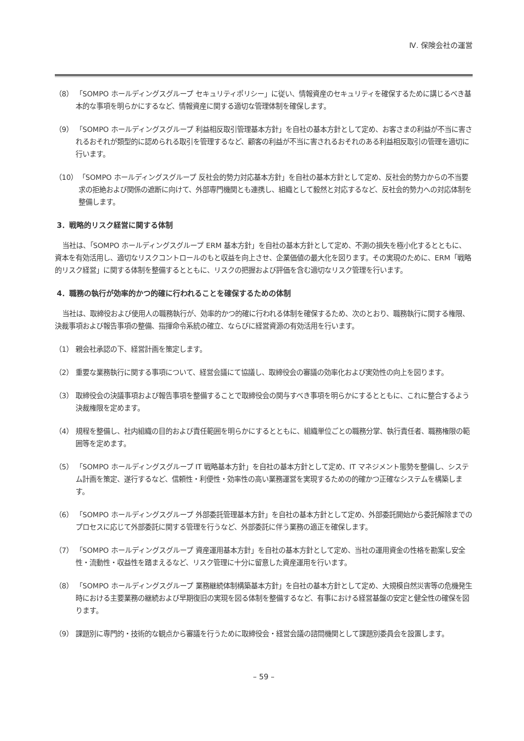Ⅳ. 保険会社の運営
（8） 「SOMPO ホールディングスグループ セキュリティポリシー」に従い、情報資産のセキュリティを確保するために講じるべき基本的な事項を明らかにするなど、情報資産に関する適切な管理体制を確保します。
（9） 「SOMPO ホールディングスグループ 利益相反取引管理基本方針」を自社の基本方針として定め、お客さまの利益が不当に害されるおそれが類型的に認められる取引を管理するなど、顧客の利益が不当に害されるおそれのある利益相反取引の管理を適切に行います。
（10） 「SOMPO ホールディングスグループ 反社会的勢力対応基本方針」を自社の基本方針として定め、反社会的勢力からの不当要求の拒絶および関係の遮断に向けて、外部専門機関とも連携し、組織として毅然と対応するなど、反社会的勢力への対応体制を整備します。
3．戦略的リスク経営に関する体制
当社は、「SOMPO ホールディングスグループ ERM 基本方針」を自社の基本方針として定め、不測の損失を極小化するとともに、資本を有効活用し、適切なリスクコントロールのもと収益を向上させ、企業価値の最大化を図ります。その実現のために、ERM「戦略的リスク経営」に関する体制を整備するとともに、リスクの把握および評価を含む適切なリスク管理を行います。
4．職務の執行が効率的かつ的確に行われることを確保するための体制
当社は、取締役および使用人の職務執行が、効率的かつ的確に行われる体制を確保するため、次のとおり、職務執行に関する権限、決裁事項および報告事項の整備、指揮命令系統の確立、ならびに経営資源の有効活用を行います。
（1） 親会社承認の下、経営計画を策定します。
（2） 重要な業務執行に関する事項について、経営会議にて協議し、取締役会の審議の効率化および実効性の向上を図ります。
（3） 取締役会の決議事項および報告事項を整備することで取締役会の関与すべき事項を明らかにするとともに、これに整合するよう決裁権限を定めます。
（4） 規程を整備し、社内組織の目的および責任範囲を明らかにするとともに、組織単位ごとの職務分掌、執行責任者、職務権限の範囲等を定めます。
（5） 「SOMPO ホールディングスグループ IT 戦略基本方針」を自社の基本方針として定め、IT マネジメント態勢を整備し、システム計画を策定、遂行するなど、信頼性・利便性・効率性の高い業務運営を実現するための的確かつ正確なシステムを構築します。
（6） 「SOMPO ホールディングスグループ 外部委託管理基本方針」を自社の基本方針として定め、外部委託開始から委託解除までのプロセスに応じて外部委託に関する管理を行うなど、外部委託に伴う業務の適正を確保します。
（7） 「SOMPO ホールディングスグループ 資産運用基本方針」を自社の基本方針として定め、当社の運用資金の性格を勘案し安全性・流動性・収益性を踏まえるなど、リスク管理に十分に留意した資産運用を行います。
（8） 「SOMPO ホールディングスグループ 業務継続体制構築基本方針」を自社の基本方針として定め、大規模自然災害等の危機発生時における主要業務の継続および早期復旧の実現を図る体制を整備するなど、有事における経営基盤の安定と健全性の確保を図ります。
（9） 課題別に専門的・技術的な観点から審議を行うために取締役会・経営会議の諮問機関として課題別委員会を設置します。
– 59 –